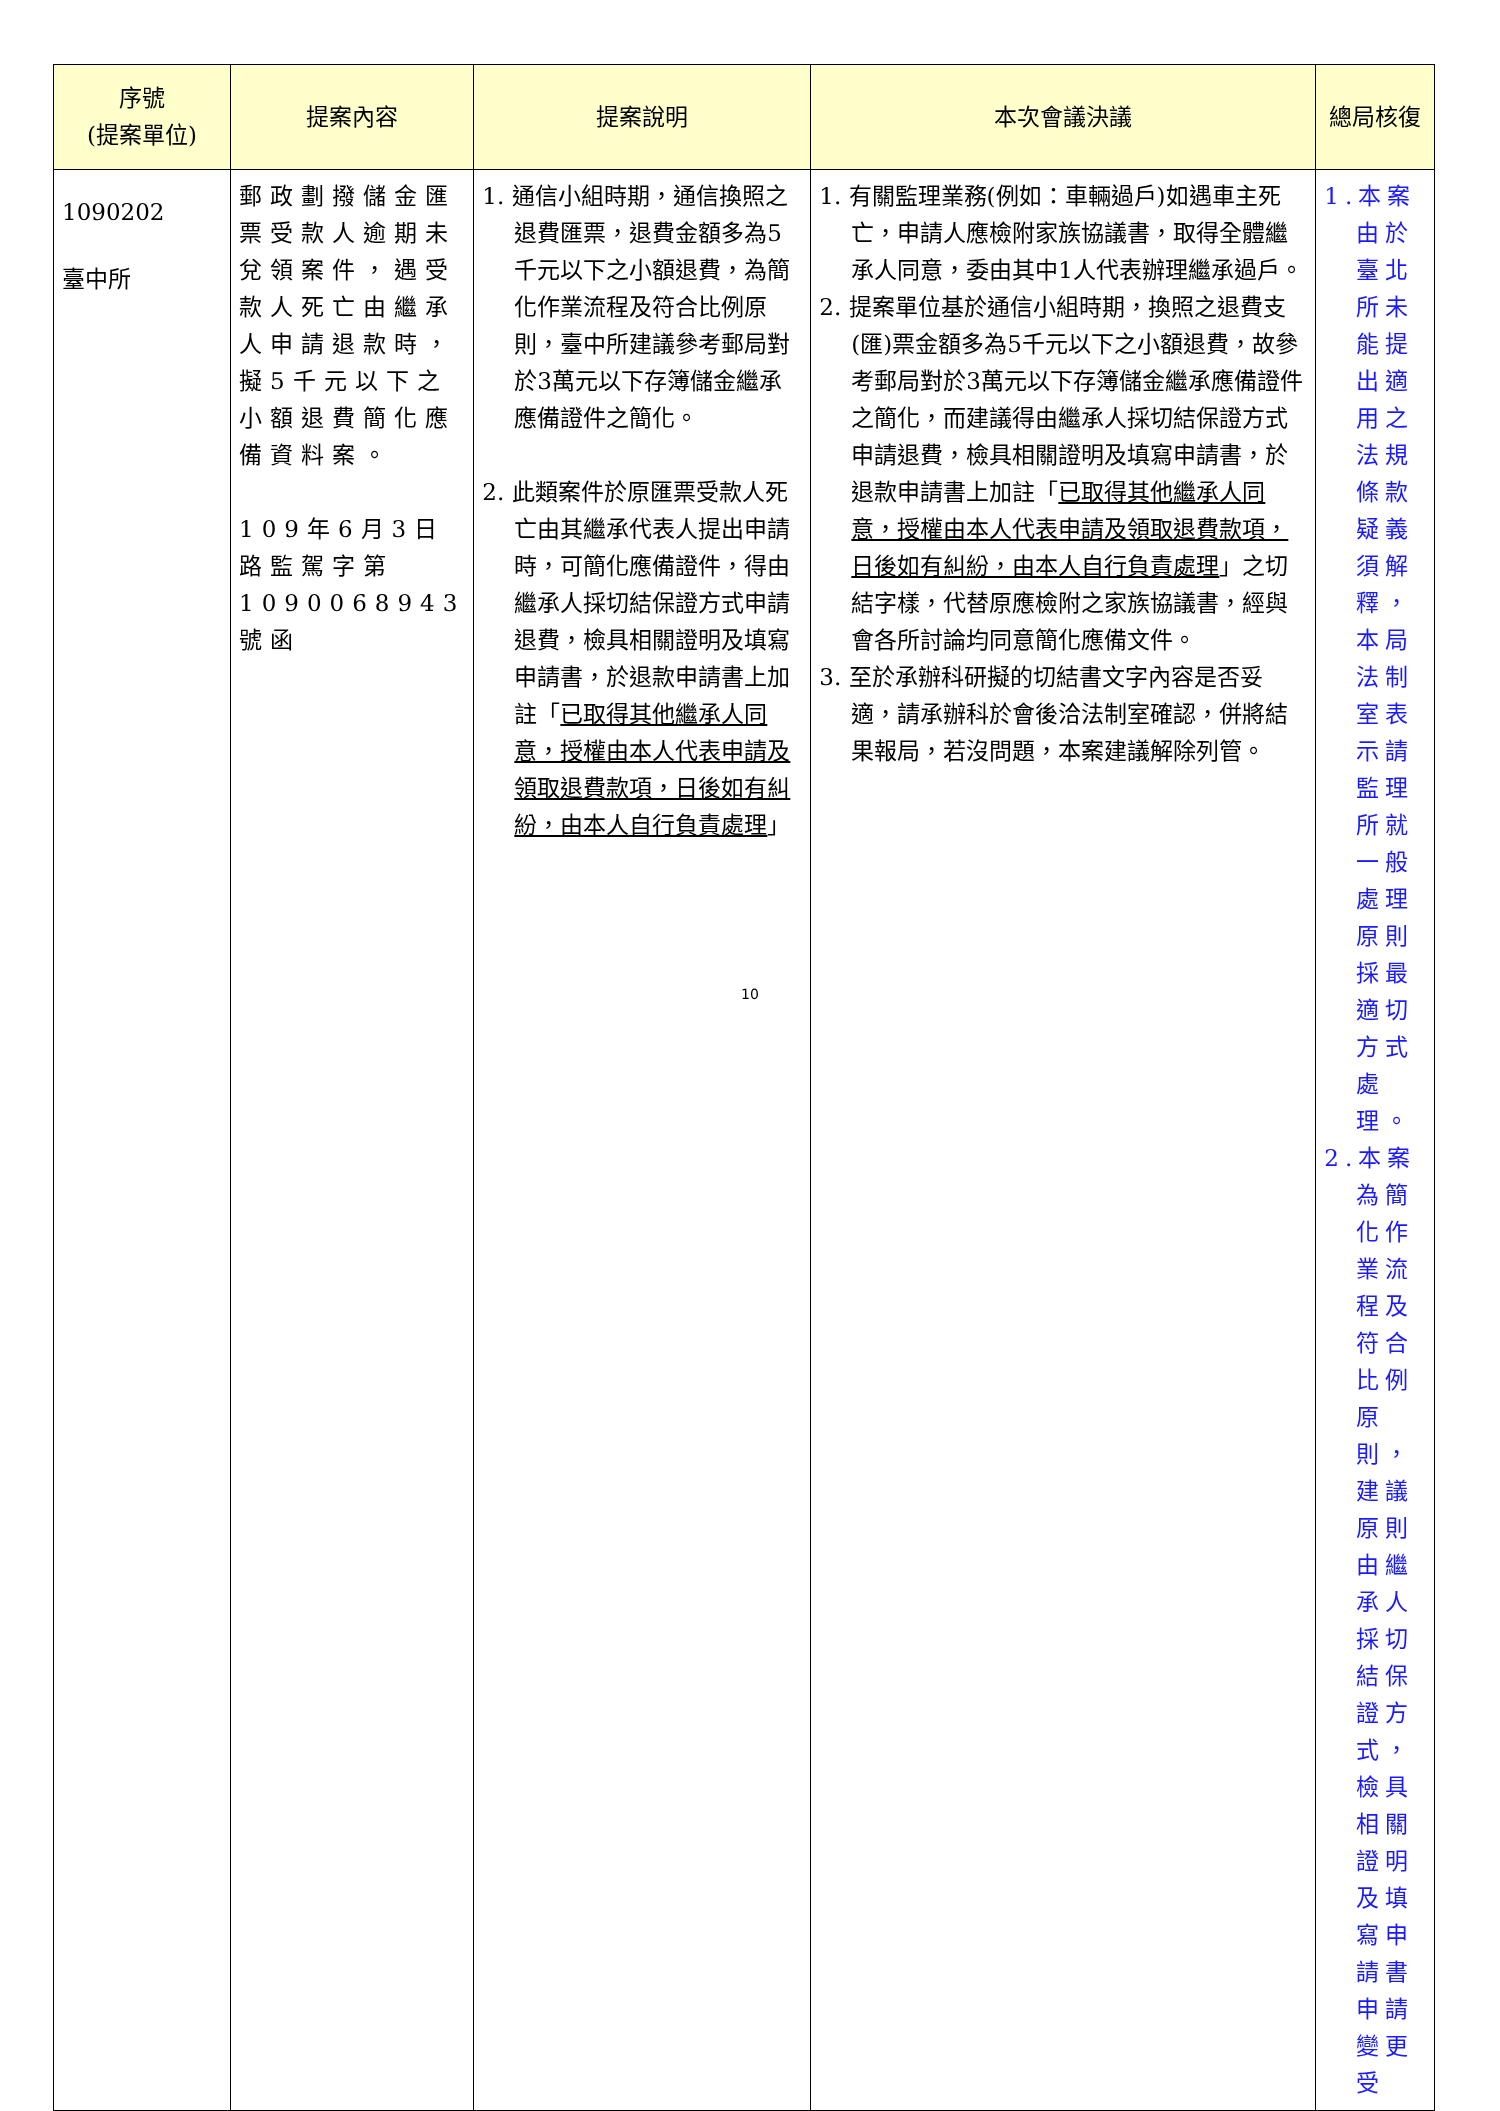| 序號 (提案單位) | 提案內容 | 提案說明 | 本次會議決議 | 總局核復 |
| --- | --- | --- | --- | --- |
| 1090202 臺中所 | 郵政劃撥儲金匯票受款人逾期未兌領案件，遇受款人死亡由繼承人申請退款時，擬5千元以下之小額退費簡化應備資料案。 109年6月3日路監駕字第1090068943號函 | 1. 通信小組時期，通信換照之退費匯票，退費金額多為5千元以下之小額退費，為簡化作業流程及符合比例原則，臺中所建議參考郵局對於3萬元以下存簿儲金繼承應備證件之簡化。 2. 此類案件於原匯票受款人死亡由其繼承代表人提出申請時，可簡化應備證件，得由繼承人採切結保證方式申請退費，檢具相關證明及填寫申請書，於退款申請書上加註「 已取得其他繼承人同意，授權由本人代表申請及領取退費款項，日後如有糾紛，由本人自行負責處理 」 | 1. 有關監理業務(例如：車輛過戶)如遇車主死亡，申請人應檢附家族協議書，取得全體繼承人同意，委由其中1人代表辦理繼承過戶。 2. 提案單位基於通信小組時期，換照之退費支(匯)票金額多為5千元以下之小額退費，故參考郵局對於3萬元以下存簿儲金繼承應備證件之簡化，而建議得由繼承人採切結保證方式申請退費，檢具相關證明及填寫申請書，於退款申請書上加註「 已取得其他繼承人同意，授權由本人代表申請及領取退費款項，日後如有糾紛，由本人自行負責處理 」之切結字樣，代替原應檢附之家族協議書，經與會各所討論均同意簡化應備文件。 3. 至於承辦科研擬的切結書文字內容是否妥適，請承辦科於會後洽法制室確認，併將結果報局，若沒問題，本案建議解除列管。 | 1.本案由於臺北所未能提出適用之法規條款疑義須解釋，本局法制室表示請監理所就一般處理原則採最適切方式處理。 2.本案為簡化作業流程及符合比例原則，建議原則由繼承人採切結保證方式，檢具相關證明及填寫申請書申請變更受 |
10